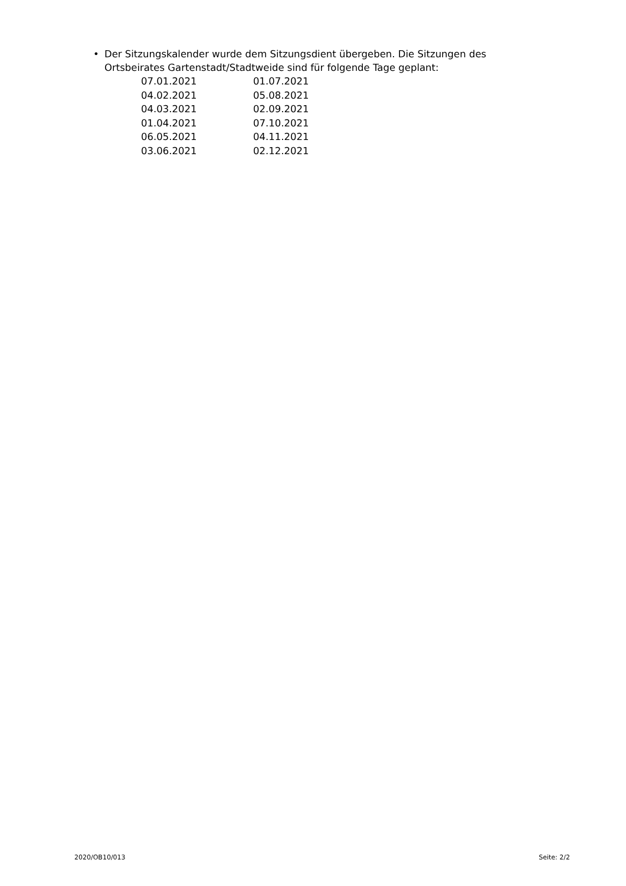• Der Sitzungskalender wurde dem Sitzungsdient übergeben. Die Sitzungen des Ortsbeirates Gartenstadt/Stadtweide sind für folgende Tage geplant:
| 07.01.2021 | 01.07.2021 |
| 04.02.2021 | 05.08.2021 |
| 04.03.2021 | 02.09.2021 |
| 01.04.2021 | 07.10.2021 |
| 06.05.2021 | 04.11.2021 |
| 03.06.2021 | 02.12.2021 |
2020/OB10/013 Seite: 2/2